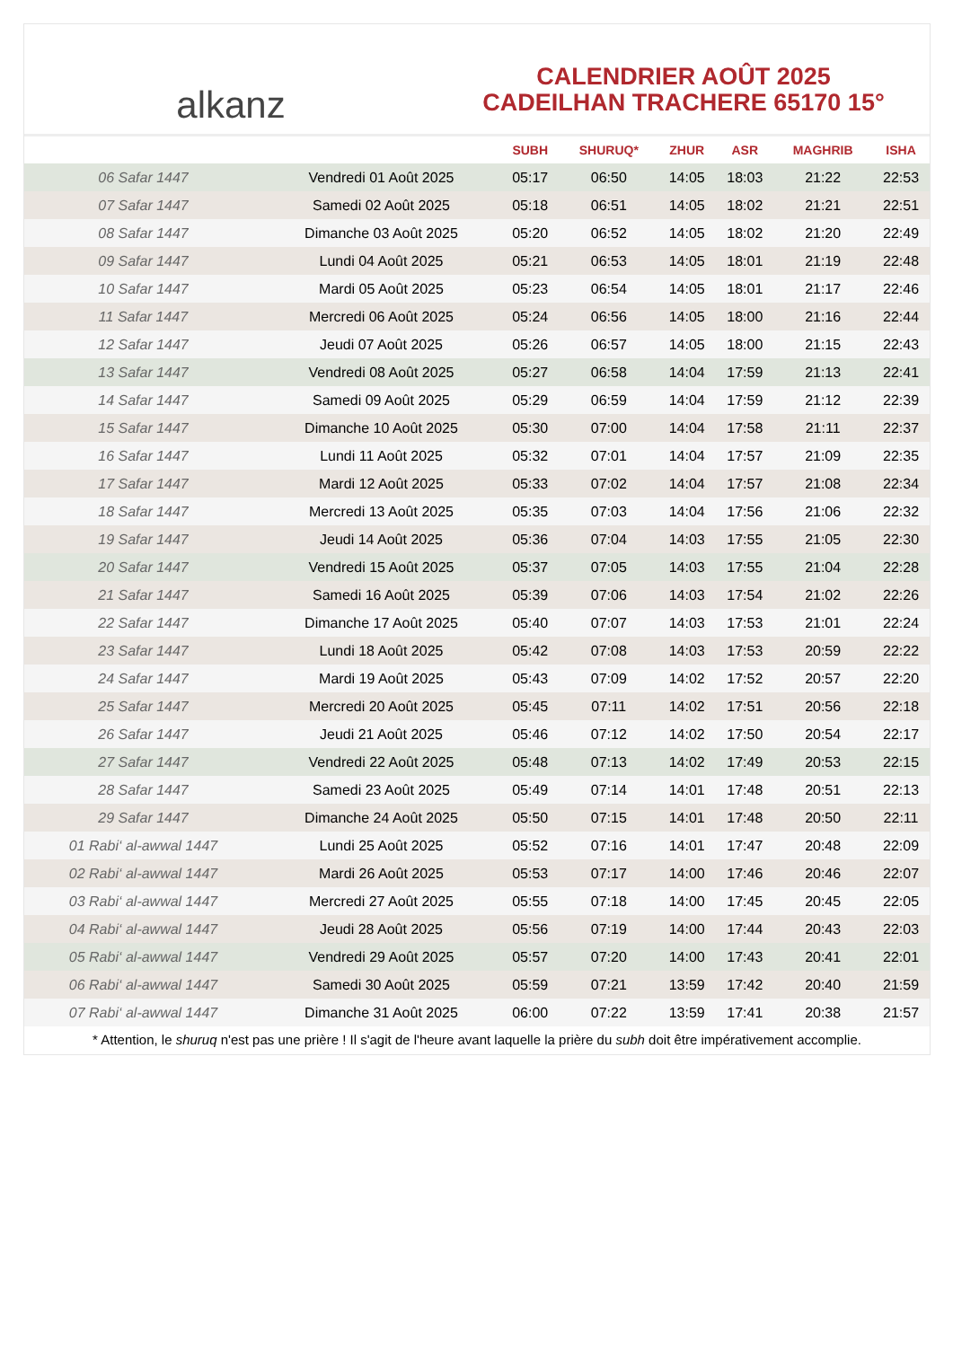alkanz
CALENDRIER AOÛT 2025
CADEILHAN TRACHERE 65170 15°
| | | SUBH | SHURUQ* | ZHUR | ASR | MAGHRIB | ISHA |
| --- | --- | --- | --- | --- | --- | --- | --- |
| 06 Safar 1447 | Vendredi 01 Août 2025 | 05:17 | 06:50 | 14:05 | 18:03 | 21:22 | 22:53 |
| 07 Safar 1447 | Samedi 02 Août 2025 | 05:18 | 06:51 | 14:05 | 18:02 | 21:21 | 22:51 |
| 08 Safar 1447 | Dimanche 03 Août 2025 | 05:20 | 06:52 | 14:05 | 18:02 | 21:20 | 22:49 |
| 09 Safar 1447 | Lundi 04 Août 2025 | 05:21 | 06:53 | 14:05 | 18:01 | 21:19 | 22:48 |
| 10 Safar 1447 | Mardi 05 Août 2025 | 05:23 | 06:54 | 14:05 | 18:01 | 21:17 | 22:46 |
| 11 Safar 1447 | Mercredi 06 Août 2025 | 05:24 | 06:56 | 14:05 | 18:00 | 21:16 | 22:44 |
| 12 Safar 1447 | Jeudi 07 Août 2025 | 05:26 | 06:57 | 14:05 | 18:00 | 21:15 | 22:43 |
| 13 Safar 1447 | Vendredi 08 Août 2025 | 05:27 | 06:58 | 14:04 | 17:59 | 21:13 | 22:41 |
| 14 Safar 1447 | Samedi 09 Août 2025 | 05:29 | 06:59 | 14:04 | 17:59 | 21:12 | 22:39 |
| 15 Safar 1447 | Dimanche 10 Août 2025 | 05:30 | 07:00 | 14:04 | 17:58 | 21:11 | 22:37 |
| 16 Safar 1447 | Lundi 11 Août 2025 | 05:32 | 07:01 | 14:04 | 17:57 | 21:09 | 22:35 |
| 17 Safar 1447 | Mardi 12 Août 2025 | 05:33 | 07:02 | 14:04 | 17:57 | 21:08 | 22:34 |
| 18 Safar 1447 | Mercredi 13 Août 2025 | 05:35 | 07:03 | 14:04 | 17:56 | 21:06 | 22:32 |
| 19 Safar 1447 | Jeudi 14 Août 2025 | 05:36 | 07:04 | 14:03 | 17:55 | 21:05 | 22:30 |
| 20 Safar 1447 | Vendredi 15 Août 2025 | 05:37 | 07:05 | 14:03 | 17:55 | 21:04 | 22:28 |
| 21 Safar 1447 | Samedi 16 Août 2025 | 05:39 | 07:06 | 14:03 | 17:54 | 21:02 | 22:26 |
| 22 Safar 1447 | Dimanche 17 Août 2025 | 05:40 | 07:07 | 14:03 | 17:53 | 21:01 | 22:24 |
| 23 Safar 1447 | Lundi 18 Août 2025 | 05:42 | 07:08 | 14:03 | 17:53 | 20:59 | 22:22 |
| 24 Safar 1447 | Mardi 19 Août 2025 | 05:43 | 07:09 | 14:02 | 17:52 | 20:57 | 22:20 |
| 25 Safar 1447 | Mercredi 20 Août 2025 | 05:45 | 07:11 | 14:02 | 17:51 | 20:56 | 22:18 |
| 26 Safar 1447 | Jeudi 21 Août 2025 | 05:46 | 07:12 | 14:02 | 17:50 | 20:54 | 22:17 |
| 27 Safar 1447 | Vendredi 22 Août 2025 | 05:48 | 07:13 | 14:02 | 17:49 | 20:53 | 22:15 |
| 28 Safar 1447 | Samedi 23 Août 2025 | 05:49 | 07:14 | 14:01 | 17:48 | 20:51 | 22:13 |
| 29 Safar 1447 | Dimanche 24 Août 2025 | 05:50 | 07:15 | 14:01 | 17:48 | 20:50 | 22:11 |
| 01 Rabi‘ al-awwal 1447 | Lundi 25 Août 2025 | 05:52 | 07:16 | 14:01 | 17:47 | 20:48 | 22:09 |
| 02 Rabi‘ al-awwal 1447 | Mardi 26 Août 2025 | 05:53 | 07:17 | 14:00 | 17:46 | 20:46 | 22:07 |
| 03 Rabi‘ al-awwal 1447 | Mercredi 27 Août 2025 | 05:55 | 07:18 | 14:00 | 17:45 | 20:45 | 22:05 |
| 04 Rabi‘ al-awwal 1447 | Jeudi 28 Août 2025 | 05:56 | 07:19 | 14:00 | 17:44 | 20:43 | 22:03 |
| 05 Rabi‘ al-awwal 1447 | Vendredi 29 Août 2025 | 05:57 | 07:20 | 14:00 | 17:43 | 20:41 | 22:01 |
| 06 Rabi‘ al-awwal 1447 | Samedi 30 Août 2025 | 05:59 | 07:21 | 13:59 | 17:42 | 20:40 | 21:59 |
| 07 Rabi‘ al-awwal 1447 | Dimanche 31 Août 2025 | 06:00 | 07:22 | 13:59 | 17:41 | 20:38 | 21:57 |
* Attention, le shuruq n'est pas une prière ! Il s'agit de l'heure avant laquelle la prière du subh doit être impérativement accomplie.